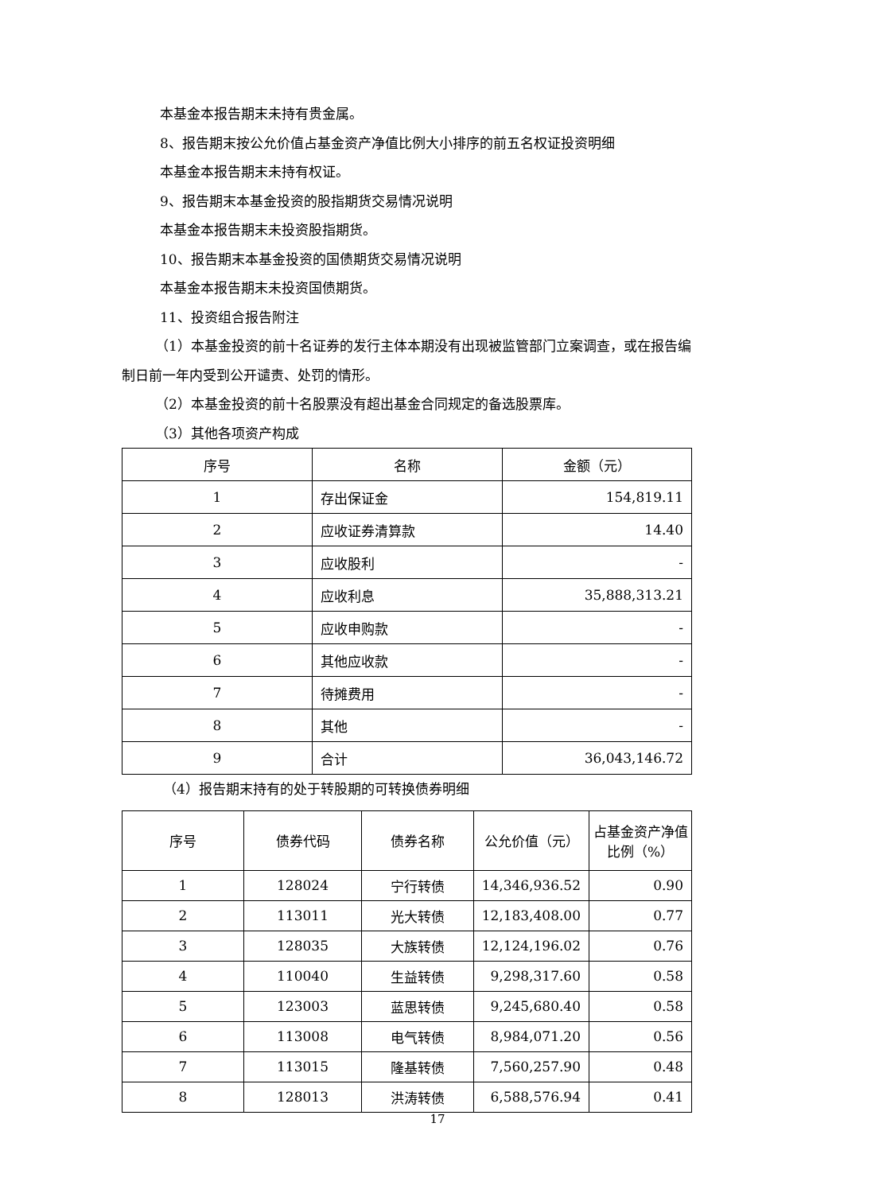本基金本报告期末未持有贵金属。
8、报告期末按公允价值占基金资产净值比例大小排序的前五名权证投资明细
本基金本报告期末未持有权证。
9、报告期末本基金投资的股指期货交易情况说明
本基金本报告期末未投资股指期货。
10、报告期末本基金投资的国债期货交易情况说明
本基金本报告期末未投资国债期货。
11、投资组合报告附注
（1）本基金投资的前十名证券的发行主体本期没有出现被监管部门立案调查，或在报告编制日前一年内受到公开谴责、处罚的情形。
（2）本基金投资的前十名股票没有超出基金合同规定的备选股票库。
（3）其他各项资产构成
| 序号 | 名称 | 金额（元） |
| --- | --- | --- |
| 1 | 存出保证金 | 154,819.11 |
| 2 | 应收证券清算款 | 14.40 |
| 3 | 应收股利 | - |
| 4 | 应收利息 | 35,888,313.21 |
| 5 | 应收申购款 | - |
| 6 | 其他应收款 | - |
| 7 | 待摊费用 | - |
| 8 | 其他 | - |
| 9 | 合计 | 36,043,146.72 |
（4）报告期末持有的处于转股期的可转换债券明细
| 序号 | 债券代码 | 债券名称 | 公允价值（元） | 占基金资产净值比例（%） |
| --- | --- | --- | --- | --- |
| 1 | 128024 | 宁行转债 | 14,346,936.52 | 0.90 |
| 2 | 113011 | 光大转债 | 12,183,408.00 | 0.77 |
| 3 | 128035 | 大族转债 | 12,124,196.02 | 0.76 |
| 4 | 110040 | 生益转债 | 9,298,317.60 | 0.58 |
| 5 | 123003 | 蓝思转债 | 9,245,680.40 | 0.58 |
| 6 | 113008 | 电气转债 | 8,984,071.20 | 0.56 |
| 7 | 113015 | 隆基转债 | 7,560,257.90 | 0.48 |
| 8 | 128013 | 洪涛转债 | 6,588,576.94 | 0.41 |
17